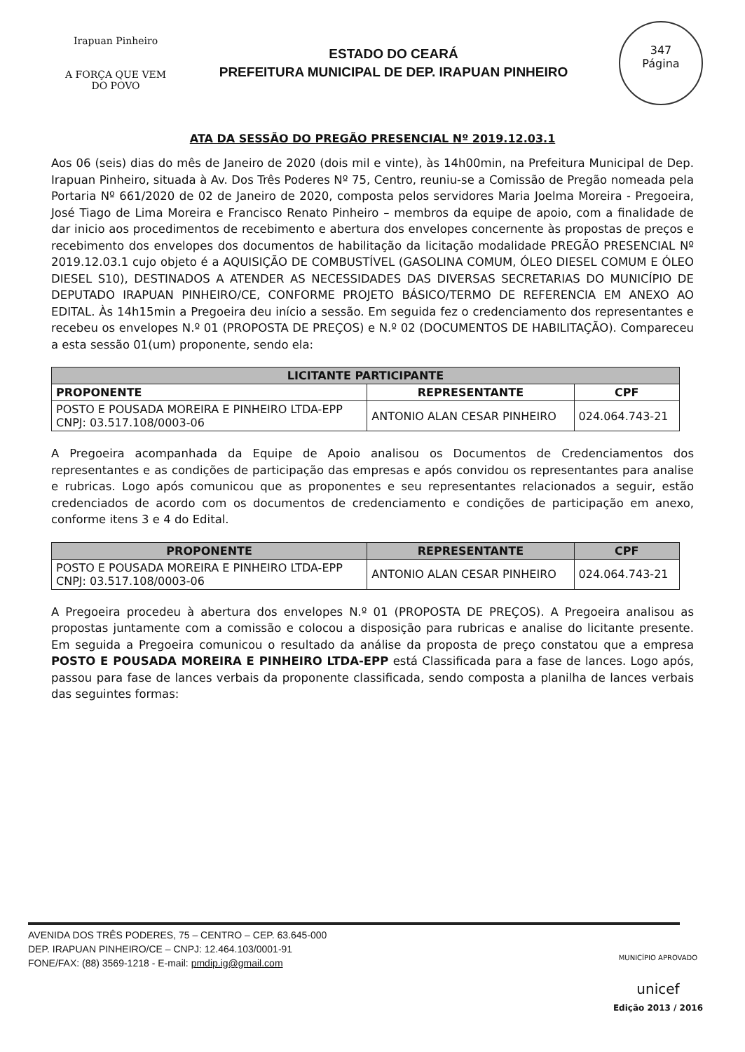Irapuan Pinheiro
A FORÇA QUE VEM DO POVO
ESTADO DO CEARÁ
PREFEITURA MUNICIPAL DE DEP. IRAPUAN PINHEIRO
347
Página
ATA DA SESSÃO DO PREGÃO PRESENCIAL Nº 2019.12.03.1
Aos 06 (seis) dias do mês de Janeiro de 2020 (dois mil e vinte), às 14h00min, na Prefeitura Municipal de Dep. Irapuan Pinheiro, situada à Av. Dos Três Poderes Nº 75, Centro, reuniu-se a Comissão de Pregão nomeada pela Portaria Nº 661/2020 de 02 de Janeiro de 2020, composta pelos servidores Maria Joelma Moreira - Pregoeira, José Tiago de Lima Moreira e Francisco Renato Pinheiro – membros da equipe de apoio, com a finalidade de dar inicio aos procedimentos de recebimento e abertura dos envelopes concernente às propostas de preços e recebimento dos envelopes dos documentos de habilitação da licitação modalidade PREGÃO PRESENCIAL Nº 2019.12.03.1 cujo objeto é a AQUISIÇÃO DE COMBUSTÍVEL (GASOLINA COMUM, ÓLEO DIESEL COMUM E ÓLEO DIESEL S10), DESTINADOS A ATENDER AS NECESSIDADES DAS DIVERSAS SECRETARIAS DO MUNICÍPIO DE DEPUTADO IRAPUAN PINHEIRO/CE, CONFORME PROJETO BÁSICO/TERMO DE REFERENCIA EM ANEXO AO EDITAL. Às 14h15min a Pregoeira deu início a sessão. Em seguida fez o credenciamento dos representantes e recebeu os envelopes N.º 01 (PROPOSTA DE PREÇOS) e N.º 02 (DOCUMENTOS DE HABILITAÇÃO). Compareceu a esta sessão 01(um) proponente, sendo ela:
| LICITANTE PARTICIPANTE | | |
| --- | --- | --- |
| PROPONENTE | REPRESENTANTE | CPF |
| POSTO E POUSADA MOREIRA E PINHEIRO LTDA-EPP CNPJ: 03.517.108/0003-06 | ANTONIO ALAN CESAR PINHEIRO | 024.064.743-21 |
A Pregoeira acompanhada da Equipe de Apoio analisou os Documentos de Credenciamentos dos representantes e as condições de participação das empresas e após convidou os representantes para analise e rubricas. Logo após comunicou que as proponentes e seu representantes relacionados a seguir, estão credenciados de acordo com os documentos de credenciamento e condições de participação em anexo, conforme itens 3 e 4 do Edital.
| PROPONENTE | REPRESENTANTE | CPF |
| --- | --- | --- |
| POSTO E POUSADA MOREIRA E PINHEIRO LTDA-EPP CNPJ: 03.517.108/0003-06 | ANTONIO ALAN CESAR PINHEIRO | 024.064.743-21 |
A Pregoeira procedeu à abertura dos envelopes N.º 01 (PROPOSTA DE PREÇOS). A Pregoeira analisou as propostas juntamente com a comissão e colocou a disposição para rubricas e analise do licitante presente. Em seguida a Pregoeira comunicou o resultado da análise da proposta de preço constatou que a empresa POSTO E POUSADA MOREIRA E PINHEIRO LTDA-EPP está Classificada para a fase de lances. Logo após, passou para fase de lances verbais da proponente classificada, sendo composta a planilha de lances verbais das seguintes formas:
AVENIDA DOS TRÊS PODERES, 75 – CENTRO – CEP. 63.645-000
DEP. IRAPUAN PINHEIRO/CE – CNPJ: 12.464.103/0001-91
FONE/FAX: (88) 3569-1218 - E-mail: pmdip.ig@gmail.com
MUNICÍPIO APROVADO
unicef
Edição 2013 / 2016